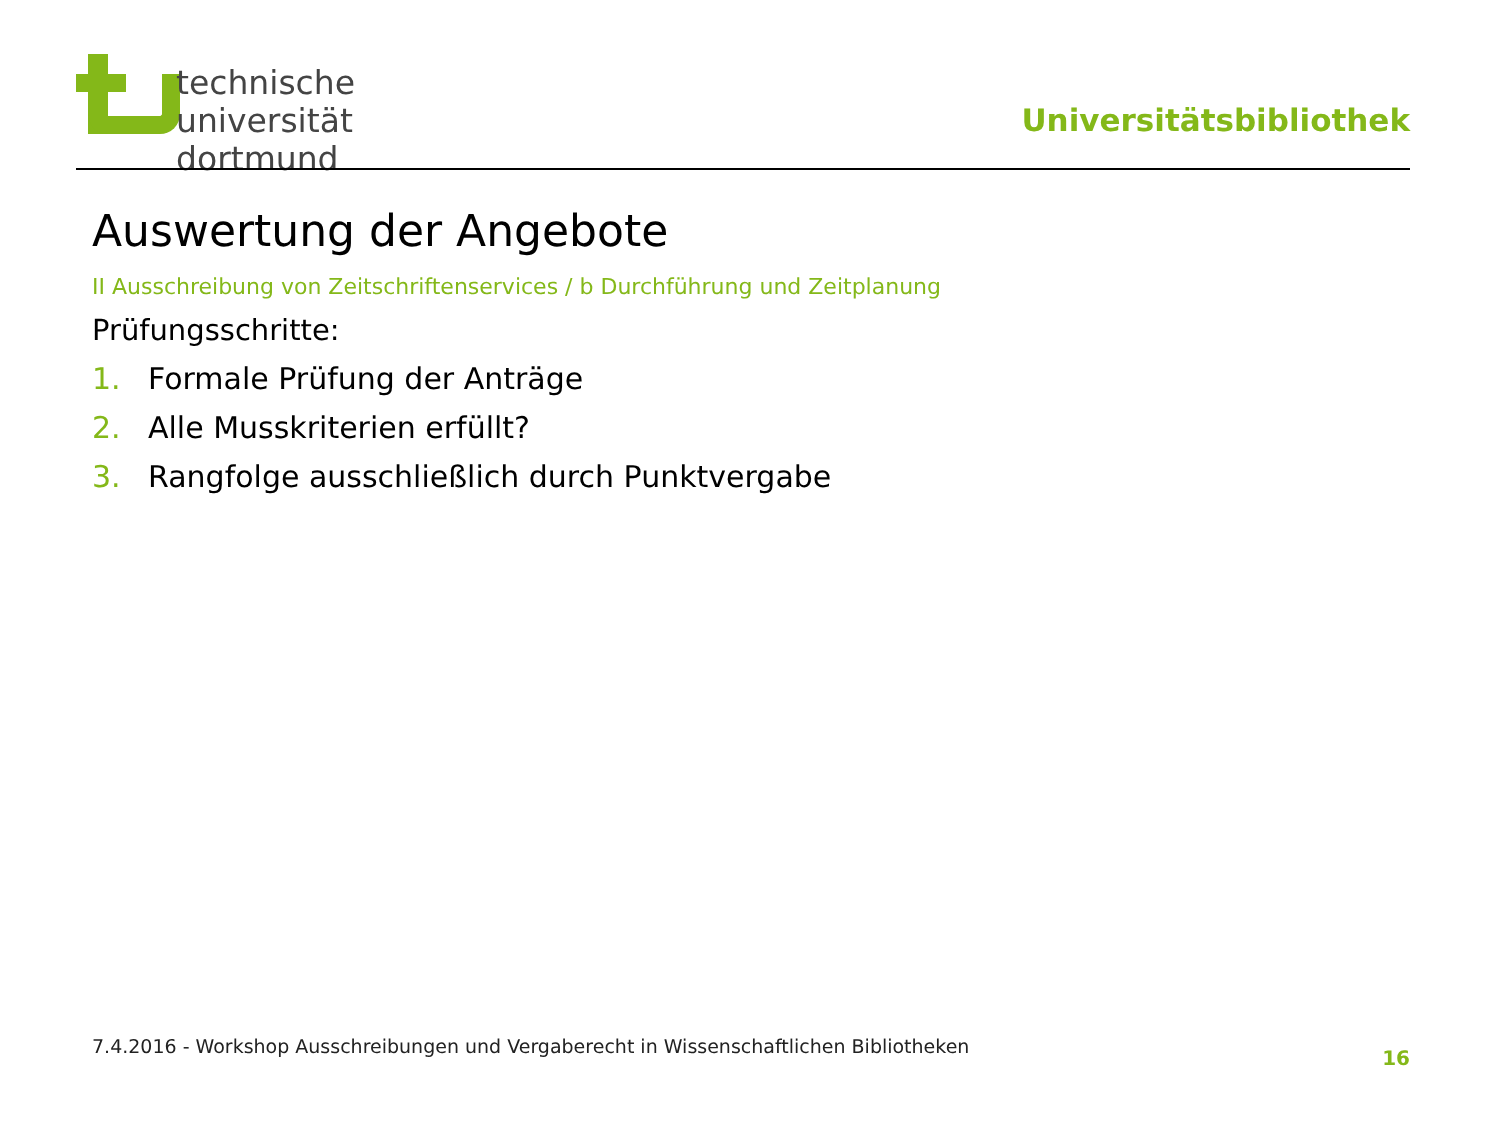technische universität
dortmund
Universitätsbibliothek
Auswertung der Angebote
II Ausschreibung von Zeitschriftenservices / b Durchführung und Zeitplanung
Prüfungsschritte:
1. Formale Prüfung der Anträge
2. Alle Musskriterien erfüllt?
3. Rangfolge ausschließlich durch Punktvergabe
7.4.2016 - Workshop Ausschreibungen und Vergaberecht in Wissenschaftlichen Bibliotheken
16